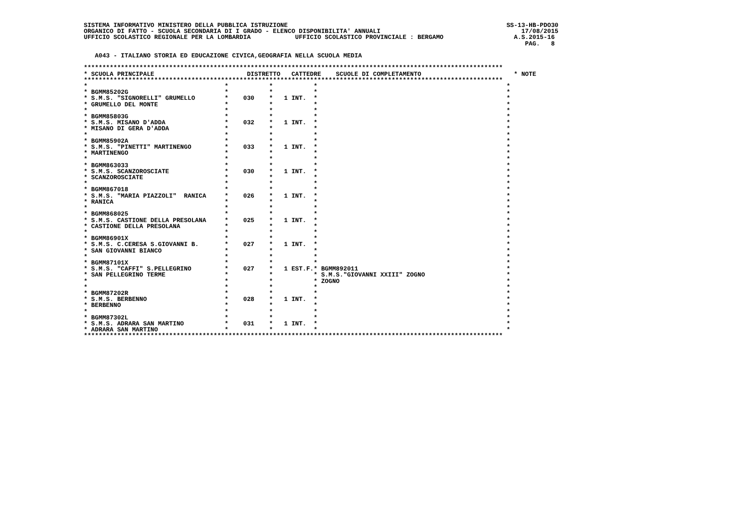SISTEMA INFORMATIVO MINISTERO DELLA PUBBLICA ISTRUZIONE                                                           SS-13-HB-PDO30
ORGANICO DI FATTO - SCUOLA SECONDARIA DI I GRADO - ELENCO DISPONIBILITA' ANNUALI                                      17/08/2015
UFFICIO SCOLASTICO REGIONALE PER LA LOMBARDIA            UFFICIO SCOLASTICO PROVINCIALE : BERGAMO                   A.S.2015-16
                                                                                                                       PAG.   8

   A043 - ITALIANO STORIA ED EDUCAZIONE CIVICA,GEOGRAFIA NELLA SCUOLA MEDIA

*****************************************************************************************************************
* SCUOLA PRINCIPALE                         DISTRETTO   CATTEDRE    SCUOLE DI COMPLETAMENTO                         * NOTE
*****************************************************************************************************************
*                                     *           *           *                                                   *
* BGMM85202G                          *           *           *                                                   *
* S.M.S. "SIGNORELLI" GRUMELLO        *    030    *   1 INT.  *                                                   *
* GRUMELLO DEL MONTE                  *           *           *                                                   *
*                                     *           *           *                                                   *
* BGMM85803G                          *           *           *                                                   *
* S.M.S. MISANO D'ADDA                *    032    *   1 INT.  *                                                   *
* MISANO DI GERA D'ADDA               *           *           *                                                   *
*                                     *           *           *                                                   *
* BGMM85902A                          *           *           *                                                   *
* S.M.S. "PINETTI" MARTINENGO         *    033    *   1 INT.  *                                                   *
* MARTINENGO                          *           *           *                                                   *
*                                     *           *           *                                                   *
* BGMM863033                          *           *           *                                                   *
* S.M.S. SCANZOROSCIATE               *    030    *   1 INT.  *                                                   *
* SCANZOROSCIATE                      *           *           *                                                   *
*                                     *           *           *                                                   *
* BGMM867018                          *           *           *                                                   *
* S.M.S. "MARIA PIAZZOLI"  RANICA     *    026    *   1 INT.  *                                                   *
* RANICA                              *           *           *                                                   *
*                                     *           *           *                                                   *
* BGMM868025                          *           *           *                                                   *
* S.M.S. CASTIONE DELLA PRESOLANA     *    025    *   1 INT.  *                                                   *
* CASTIONE DELLA PRESOLANA            *           *           *                                                   *
*                                     *           *           *                                                   *
* BGMM86901X                          *           *           *                                                   *
* S.M.S. C.CERESA S.GIOVANNI B.       *    027    *   1 INT.  *                                                   *
* SAN GIOVANNI BIANCO                 *           *           *                                                   *
*                                     *           *           *                                                   *
* BGMM87101X                          *           *           *                                                   *
* S.M.S. "CAFFI" S.PELLEGRINO         *    027    *   1 EST.F.* BGMM892011                                        *
* SAN PELLEGRINO TERME                *           *           * S.M.S."GIOVANNI XXIII" ZOGNO                      *
*                                     *           *           * ZOGNO                                             *
*                                     *           *           *                                                   *
* BGMM87202R                          *           *           *                                                   *
* S.M.S. BERBENNO                     *    028    *   1 INT.  *                                                   *
* BERBENNO                            *           *           *                                                   *
*                                     *           *           *                                                   *
* BGMM87302L                          *           *           *                                                   *
* S.M.S. ADRARA SAN MARTINO           *    031    *   1 INT.  *                                                   *
* ADRARA SAN MARTINO                  *           *           *                                                   *
*****************************************************************************************************************